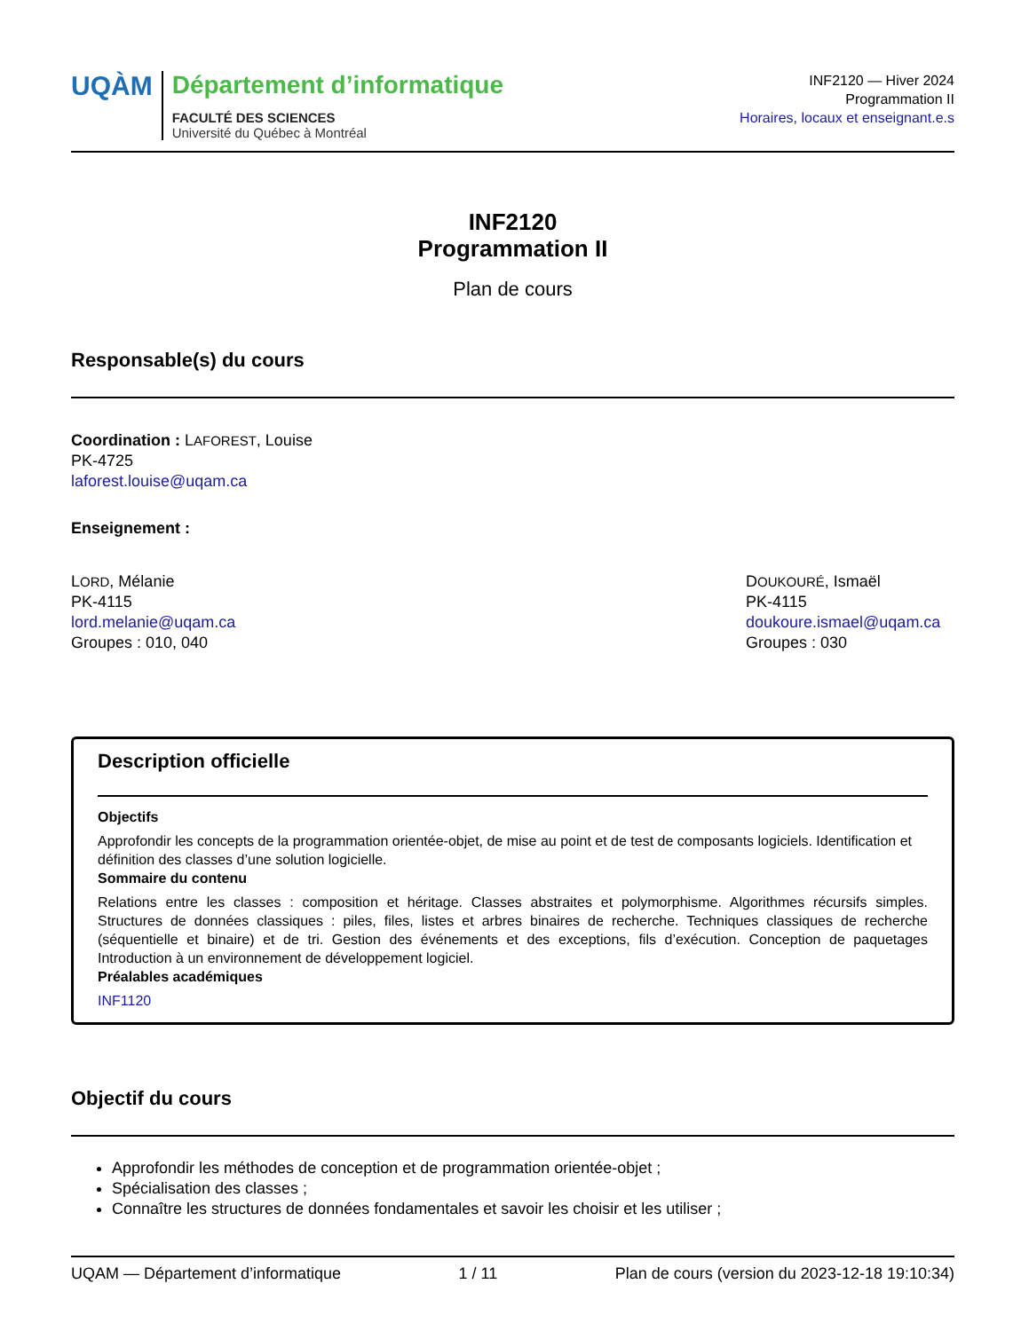UQÀM
Département d’informatique
FACULTÉ DES SCIENCES
Université du Québec à Montréal
INF2120 — Hiver 2024
Programmation II
Horaires, locaux et enseignant.e.s
INF2120
Programmation II
Plan de cours
Responsable(s) du cours
Coordination : LAFOREST, Louise
PK-4725
laforest.louise@uqam.ca
Enseignement :
LORD, Mélanie
PK-4115
lord.melanie@uqam.ca
Groupes : 010, 040
DOUKOURÉ, Ismaël
PK-4115
doukoure.ismael@uqam.ca
Groupes : 030
Description officielle
Objectifs
Approfondir les concepts de la programmation orientée-objet, de mise au point et de test de composants logiciels. Identification et définition des classes d’une solution logicielle.
Sommaire du contenu
Relations entre les classes : composition et héritage. Classes abstraites et polymorphisme. Algorithmes récursifs simples. Structures de données classiques : piles, files, listes et arbres binaires de recherche. Techniques classiques de recherche (séquentielle et binaire) et de tri. Gestion des événements et des exceptions, fils d’exécution. Conception de paquetages Introduction à un environnement de développement logiciel.
Préalables académiques
INF1120
Objectif du cours
Approfondir les méthodes de conception et de programmation orientée-objet ;
Spécialisation des classes ;
Connaître les structures de données fondamentales et savoir les choisir et les utiliser ;
UQAM — Département d’informatique 1 / 11 Plan de cours (version du 2023-12-18 19:10:34)